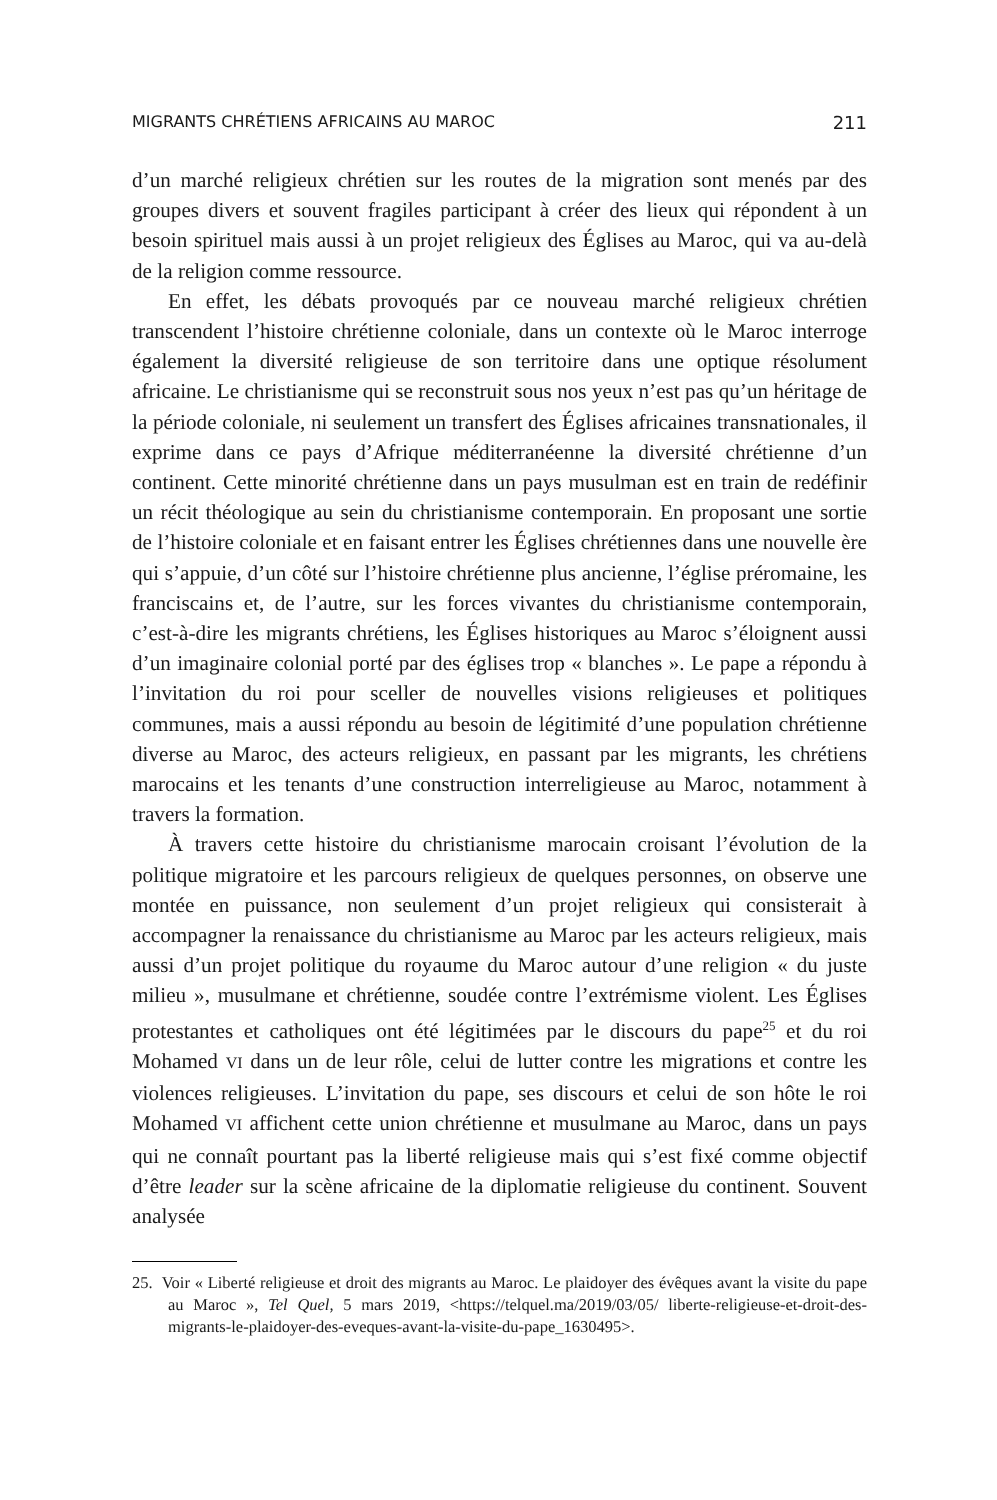MIGRANTS CHRÉTIENS AFRICAINS AU MAROC 211
d’un marché religieux chrétien sur les routes de la migration sont menés par des groupes divers et souvent fragiles participant à créer des lieux qui répondent à un besoin spirituel mais aussi à un projet religieux des Églises au Maroc, qui va au-delà de la religion comme ressource.
En effet, les débats provoqués par ce nouveau marché religieux chrétien transcendent l’histoire chrétienne coloniale, dans un contexte où le Maroc interroge également la diversité religieuse de son territoire dans une optique résolument africaine. Le christianisme qui se reconstruit sous nos yeux n’est pas qu’un héritage de la période coloniale, ni seulement un transfert des Églises africaines transnationales, il exprime dans ce pays d’Afrique méditerranéenne la diversité chrétienne d’un continent. Cette minorité chrétienne dans un pays musulman est en train de redéfinir un récit théologique au sein du christianisme contemporain. En proposant une sortie de l’histoire coloniale et en faisant entrer les Églises chrétiennes dans une nouvelle ère qui s’appuie, d’un côté sur l’histoire chrétienne plus ancienne, l’église préromaine, les franciscains et, de l’autre, sur les forces vivantes du christianisme contemporain, c’est-à-dire les migrants chrétiens, les Églises historiques au Maroc s’éloignent aussi d’un imaginaire colonial porté par des églises trop « blanches ». Le pape a répondu à l’invitation du roi pour sceller de nouvelles visions religieuses et politiques communes, mais a aussi répondu au besoin de légitimité d’une population chrétienne diverse au Maroc, des acteurs religieux, en passant par les migrants, les chrétiens marocains et les tenants d’une construction interreligieuse au Maroc, notamment à travers la formation.
À travers cette histoire du christianisme marocain croisant l’évolution de la politique migratoire et les parcours religieux de quelques personnes, on observe une montée en puissance, non seulement d’un projet religieux qui consisterait à accompagner la renaissance du christianisme au Maroc par les acteurs religieux, mais aussi d’un projet politique du royaume du Maroc autour d’une religion « du juste milieu », musulmane et chrétienne, soudée contre l’extrémisme violent. Les Églises protestantes et catholiques ont été légitimées par le discours du pape<sup>25</sup> et du roi Mohamed VI dans un de leur rôle, celui de lutter contre les migrations et contre les violences religieuses. L’invitation du pape, ses discours et celui de son hôte le roi Mohamed VI affichent cette union chrétienne et musulmane au Maroc, dans un pays qui ne connaît pourtant pas la liberté religieuse mais qui s’est fixé comme objectif d’être leader sur la scène africaine de la diplomatie religieuse du continent. Souvent analysée
25. Voir « Liberté religieuse et droit des migrants au Maroc. Le plaidoyer des évêques avant la visite du pape au Maroc », Tel Quel, 5 mars 2019, <https://telquel.ma/2019/03/05/ liberte-religieuse-et-droit-des-migrants-le-plaidoyer-des-eveques-avant-la-visite-du-pape_1630495>.